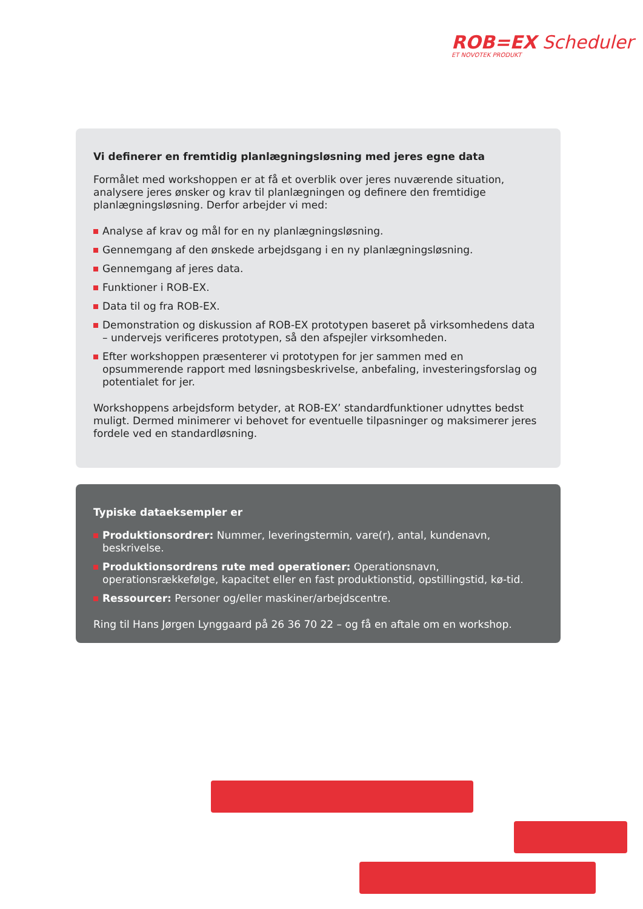ROB=EX Scheduler
ET NOVOTEK PRODUKT
Vi definerer en fremtidig planlægningsløsning med jeres egne data
Formålet med workshoppen er at få et overblik over jeres nuværende situation, analysere jeres ønsker og krav til planlægningen og definere den fremtidige planlægningsløsning. Derfor arbejder vi med:
Analyse af krav og mål for en ny planlægningsløsning.
Gennemgang af den ønskede arbejdsgang i en ny planlægningsløsning.
Gennemgang af jeres data.
Funktioner i ROB-EX.
Data til og fra ROB-EX.
Demonstration og diskussion af ROB-EX prototypen baseret på virksomhedens data – undervejs verificeres prototypen, så den afspejler virksomheden.
Efter workshoppen præsenterer vi prototypen for jer sammen med en opsummerende rapport med løsningsbeskrivelse, anbefaling, investeringsforslag og potentialet for jer.
Workshoppens arbejdsform betyder, at ROB-EX’ standardfunktioner udnyttes bedst muligt. Dermed minimerer vi behovet for eventuelle tilpasninger og maksimerer jeres fordele ved en standardløsning.
Typiske dataeksempler er
Produktionsordrer: Nummer, leveringstermin, vare(r), antal, kundenavn, beskrivelse.
Produktionsordrens rute med operationer: Operationsnavn, operationsrækkefølge, kapacitet eller en fast produktionstid, opstillingstid, kø-tid.
Ressourcer: Personer og/eller maskiner/arbejdscentre.
Ring til Hans Jørgen Lynggaard på 26 36 70 22 – og få en aftale om en workshop.